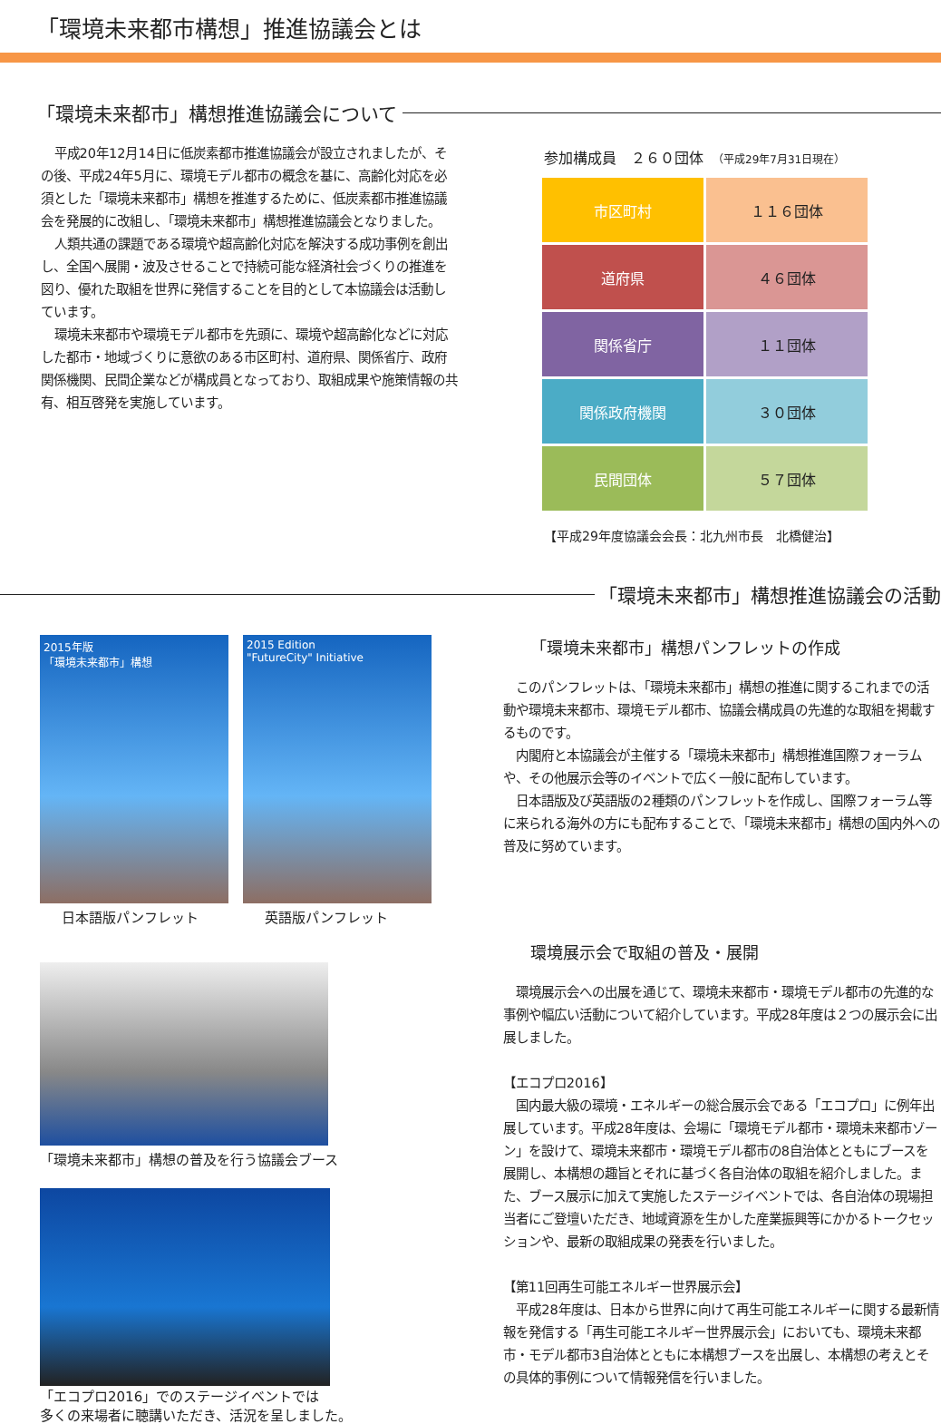「環境未来都市構想」推進協議会とは
「環境未来都市」構想推進協議会について
平成20年12月14日に低炭素都市推進協議会が設立されましたが、その後、平成24年5月に、環境モデル都市の概念を基に、高齢化対応を必須とした「環境未来都市」構想を推進するために、低炭素都市推進協議会を発展的に改組し、「環境未来都市」構想推進協議会となりました。
人類共通の課題である環境や超高齢化対応を解決する成功事例を創出し、全国へ展開・波及させることで持続可能な経済社会づくりの推進を図り、優れた取組を世界に発信することを目的として本協議会は活動しています。
環境未来都市や環境モデル都市を先頭に、環境や超高齢化などに対応した都市・地域づくりに意欲のある市区町村、道府県、関係省庁、政府関係機関、民間企業などが構成員となっており、取組成果や施策情報の共有、相互啓発を実施しています。
参加構成員　２６０団体　（平成29年7月31日現在）
| 市区町村 | １１６団体 |
| 道府県 | ４６団体 |
| 関係省庁 | １１団体 |
| 関係政府機関 | ３０団体 |
| 民間団体 | ５７団体 |
【平成29年度協議会会長：北九州市長　北橋健治】
「環境未来都市」構想推進協議会の活動
2015年版
「環境未来都市」構想
日本語版パンフレット
2015 Edition
"FutureCity" Initiative
英語版パンフレット
「環境未来都市」構想の普及を行う協議会ブース
「エコプロ2016」でのステージイベントでは
多くの来場者に聴講いただき、活況を呈しました。
「環境未来都市」構想パンフレットの作成
このパンフレットは、「環境未来都市」構想の推進に関するこれまでの活動や環境未来都市、環境モデル都市、協議会構成員の先進的な取組を掲載するものです。
内閣府と本協議会が主催する「環境未来都市」構想推進国際フォーラムや、その他展示会等のイベントで広く一般に配布しています。
日本語版及び英語版の2種類のパンフレットを作成し、国際フォーラム等に来られる海外の方にも配布することで、「環境未来都市」構想の国内外への普及に努めています。
環境展示会で取組の普及・展開
環境展示会への出展を通じて、環境未来都市・環境モデル都市の先進的な事例や幅広い活動について紹介しています。平成28年度は２つの展示会に出展しました。
【エコプロ2016】
国内最大級の環境・エネルギーの総合展示会である「エコプロ」に例年出展しています。平成28年度は、会場に「環境モデル都市・環境未来都市ゾーン」を設けて、環境未来都市・環境モデル都市の8自治体とともにブースを展開し、本構想の趣旨とそれに基づく各自治体の取組を紹介しました。また、ブース展示に加えて実施したステージイベントでは、各自治体の現場担当者にご登壇いただき、地域資源を生かした産業振興等にかかるトークセッションや、最新の取組成果の発表を行いました。
【第11回再生可能エネルギー世界展示会】
平成28年度は、日本から世界に向けて再生可能エネルギーに関する最新情報を発信する「再生可能エネルギー世界展示会」においても、環境未来都市・モデル都市3自治体とともに本構想ブースを出展し、本構想の考えとその具体的事例について情報発信を行いました。